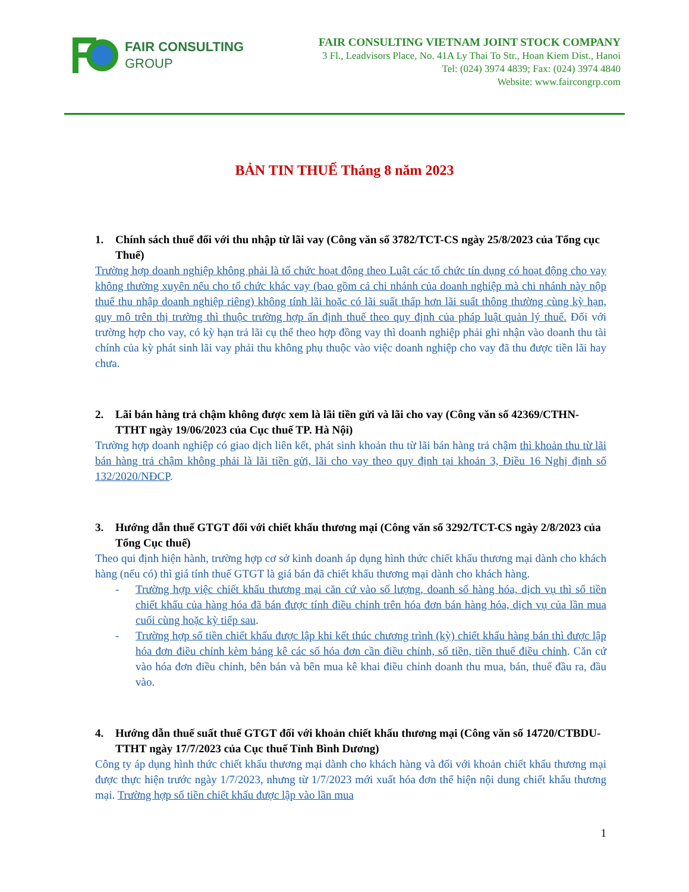FAIR CONSULTING
GROUP
FAIR CONSULTING VIETNAM JOINT STOCK COMPANY
3 Fl., Leadvisors Place, No. 41A Ly Thai To Str., Hoan Kiem Dist., Hanoi
Tel: (024) 3974 4839; Fax: (024) 3974 4840
Website: www.faircongrp.com
BẢN TIN THUẾ Tháng 8 năm 2023
1. Chính sách thuế đối với thu nhập từ lãi vay (Công văn số 3782/TCT-CS ngày 25/8/2023 của Tổng cục Thuế)
Trường hợp doanh nghiệp không phải là tổ chức hoạt động theo Luật các tổ chức tín dụng có hoạt động cho vay không thường xuyên nếu cho tổ chức khác vay (bao gồm cả chi nhánh của doanh nghiệp mà chi nhánh này nộp thuế thu nhập doanh nghiệp riêng) không tính lãi hoặc có lãi suất thấp hơn lãi suất thông thường cùng kỳ hạn, quy mô trên thị trường thì thuộc trường hợp ấn định thuế theo quy định của pháp luật quản lý thuế. Đối với trường hợp cho vay, có kỳ hạn trả lãi cụ thể theo hợp đồng vay thì doanh nghiệp phải ghi nhận vào doanh thu tài chính của kỳ phát sinh lãi vay phải thu không phụ thuộc vào việc doanh nghiệp cho vay đã thu được tiền lãi hay chưa.
2. Lãi bán hàng trả chậm không được xem là lãi tiền gửi và lãi cho vay (Công văn số 42369/CTHN-TTHT ngày 19/06/2023 của Cục thuế TP. Hà Nội)
Trường hợp doanh nghiệp có giao dịch liên kết, phát sinh khoản thu từ lãi bán hàng trả chậm thì khoản thu từ lãi bán hàng trả chậm không phải là lãi tiền gửi, lãi cho vay theo quy định tại khoản 3, Điều 16 Nghị định số 132/2020/NĐCP.
3. Hướng dẫn thuế GTGT đối với chiết khấu thương mại (Công văn số 3292/TCT-CS ngày 2/8/2023 của Tổng Cục thuế)
Theo qui định hiện hành, trường hợp cơ sở kinh doanh áp dụng hình thức chiết khấu thương mại dành cho khách hàng (nếu có) thì giá tính thuế GTGT là giá bán đã chiết khấu thương mại dành cho khách hàng.
- Trường hợp việc chiết khấu thương mại căn cứ vào số lượng, doanh số hàng hóa, dịch vụ thì số tiền chiết khấu của hàng hóa đã bán được tính điều chỉnh trên hóa đơn bán hàng hóa, dịch vụ của lần mua cuối cùng hoặc kỳ tiếp sau.
- Trường hợp số tiền chiết khấu được lập khi kết thúc chương trình (kỳ) chiết khấu hàng bán thì được lập hóa đơn điều chỉnh kèm bảng kê các số hóa đơn cần điều chỉnh, số tiền, tiền thuế điều chỉnh. Căn cứ vào hóa đơn điều chỉnh, bên bán và bên mua kê khai điều chỉnh doanh thu mua, bán, thuế đầu ra, đầu vào.
4. Hướng dẫn thuế suất thuế GTGT đối với khoản chiết khấu thương mại (Công văn số 14720/CTBDU-TTHT ngày 17/7/2023 của Cục thuế Tỉnh Bình Dương)
Công ty áp dụng hình thức chiết khấu thương mại dành cho khách hàng và đối với khoản chiết khấu thương mại được thực hiện trước ngày 1/7/2023, nhưng từ 1/7/2023 mới xuất hóa đơn thể hiện nội dung chiết khấu thương mại. Trường hợp số tiền chiết khấu được lập vào lần mua
1